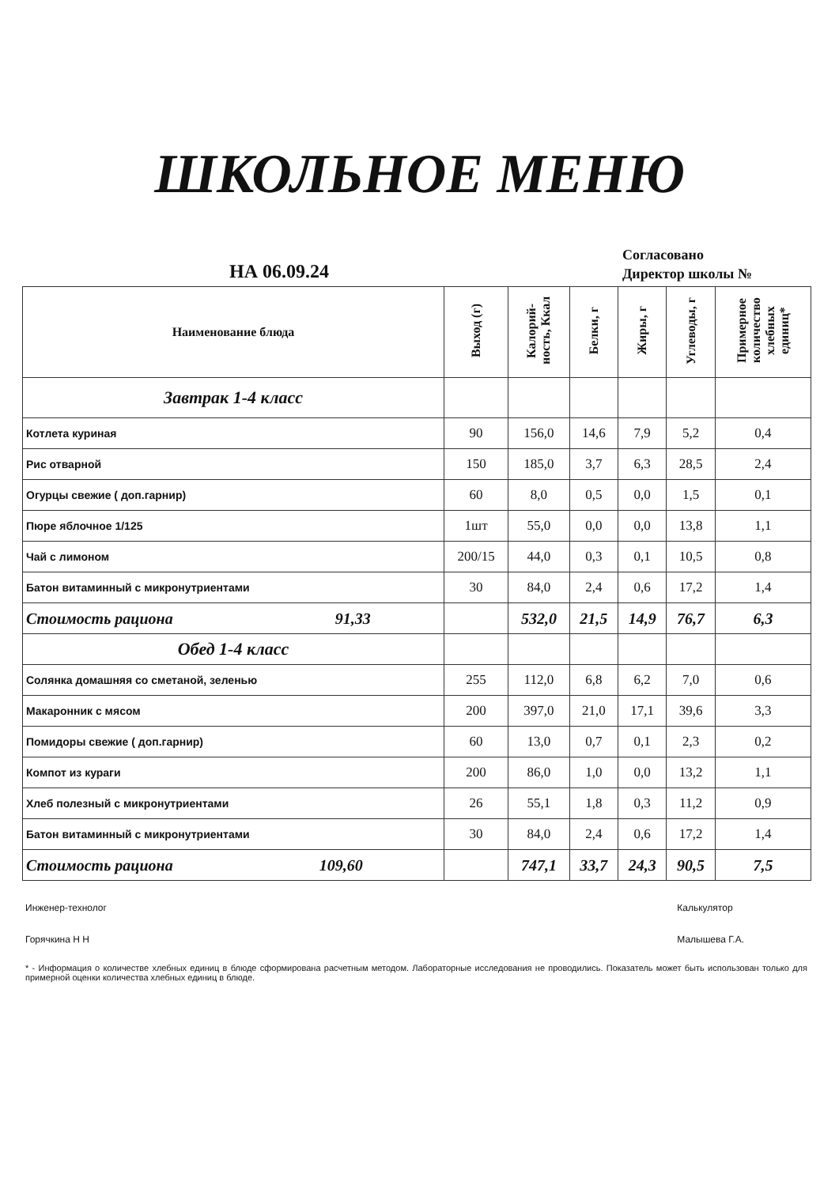ШКОЛЬНОЕ МЕНЮ
НА 06.09.24
Согласовано
Директор школы №
| Наименование блюда | Выход (г) | Калорий-ность, Ккал | Белки, г | Жиры, г | Углеводы, г | Примерное количество хлебных единиц* |
| --- | --- | --- | --- | --- | --- | --- |
| Завтрак 1-4 класс | | | | | | |
| Котлета куриная | 90 | 156,0 | 14,6 | 7,9 | 5,2 | 0,4 |
| Рис отварной | 150 | 185,0 | 3,7 | 6,3 | 28,5 | 2,4 |
| Огурцы свежие ( доп.гарнир) | 60 | 8,0 | 0,5 | 0,0 | 1,5 | 0,1 |
| Пюре яблочное 1/125 | 1шт | 55,0 | 0,0 | 0,0 | 13,8 | 1,1 |
| Чай с лимоном | 200/15 | 44,0 | 0,3 | 0,1 | 10,5 | 0,8 |
| Батон витаминный с микронутриентами | 30 | 84,0 | 2,4 | 0,6 | 17,2 | 1,4 |
| Стоимость рациона 91,33 | | 532,0 | 21,5 | 14,9 | 76,7 | 6,3 |
| Обед 1-4 класс | | | | | | |
| Солянка домашняя со сметаной, зеленью | 255 | 112,0 | 6,8 | 6,2 | 7,0 | 0,6 |
| Макаронник с мясом | 200 | 397,0 | 21,0 | 17,1 | 39,6 | 3,3 |
| Помидоры свежие ( доп.гарнир) | 60 | 13,0 | 0,7 | 0,1 | 2,3 | 0,2 |
| Компот из кураги | 200 | 86,0 | 1,0 | 0,0 | 13,2 | 1,1 |
| Хлеб полезный с микронутриентами | 26 | 55,1 | 1,8 | 0,3 | 11,2 | 0,9 |
| Батон витаминный с микронутриентами | 30 | 84,0 | 2,4 | 0,6 | 17,2 | 1,4 |
| Стоимость рациона 109,60 | | 747,1 | 33,7 | 24,3 | 90,5 | 7,5 |
Инженер-технолог
Горячкина Н Н
Калькулятор
Малышева Г.А.
* - Информация о количестве хлебных единиц в блюде сформирована расчетным методом. Лабораторные исследования не проводились. Показатель может быть использован только для примерной оценки количества хлебных единиц в блюде.